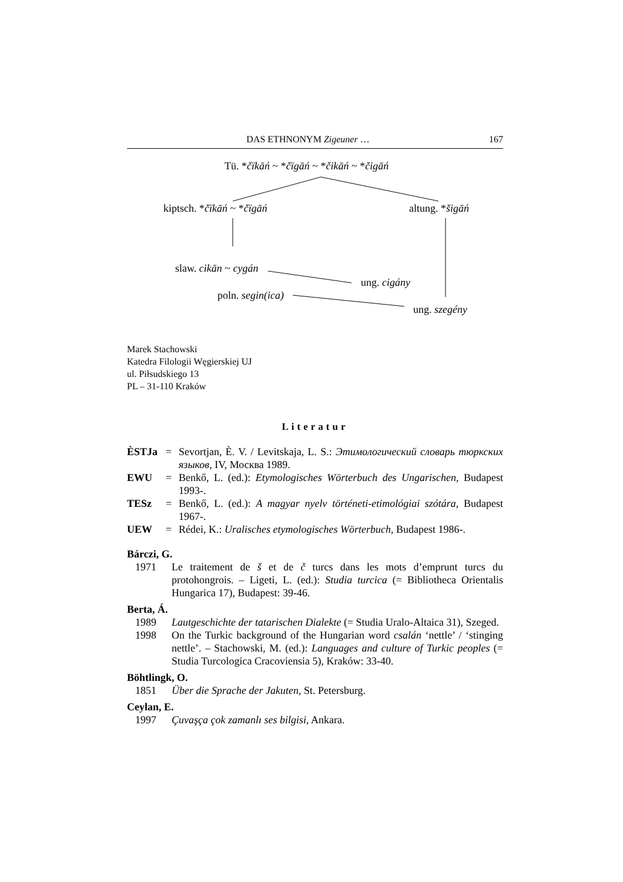DAS ETHNONYM Zigeuner … 167
Tü. *čïkāń ~ *čïgāń ~ *čikāń ~ *čigāń
kiptsch. *čïkāń ~ *čïgāń altung. *šigāń
slaw. cikān ~ cygán
ung. cigány
poln. segin(ica)
ung. szegény
Marek Stachowski
Katedra Filologii Węgierskiej UJ
ul. Piłsudskiego 13
PL – 31-110 Kraków
Literatur
ÈSTJa = Sevortjan, È. V. / Levitskaja, L. S.: Этимологический словарь тюркских языков, IV, Москва 1989. EWU = Benkő, L. (ed.): Etymologisches Wörterbuch des Ungarischen, Budapest 1993-. TESz = Benkő, L. (ed.): A magyar nyelv történeti-etimológiai szótára, Budapest 1967-. UEW = Rédei, K.: Uralisches etymologisches Wörterbuch, Budapest 1986-.
Bárczi, G.
1971 Le traitement de š et de č turcs dans les mots d’emprunt turcs du protohongrois. – Ligeti, L. (ed.): Studia turcica (= Bibliotheca Orientalis Hungarica 17), Budapest: 39-46.
Berta, Á.
1989 Lautgeschichte der tatarischen Dialekte (= Studia Uralo-Altaica 31), Szeged.
1998 On the Turkic background of the Hungarian word csalán ‘nettle’ / ‘stinging nettle’. – Stachowski, M. (ed.): Languages and culture of Turkic peoples (= Studia Turcologica Cracoviensia 5), Kraków: 33-40.
Böhtlingk, O.
1851 Über die Sprache der Jakuten, St. Petersburg.
Ceylan, E.
1997 Çuvaşça çok zamanlı ses bilgisi, Ankara.